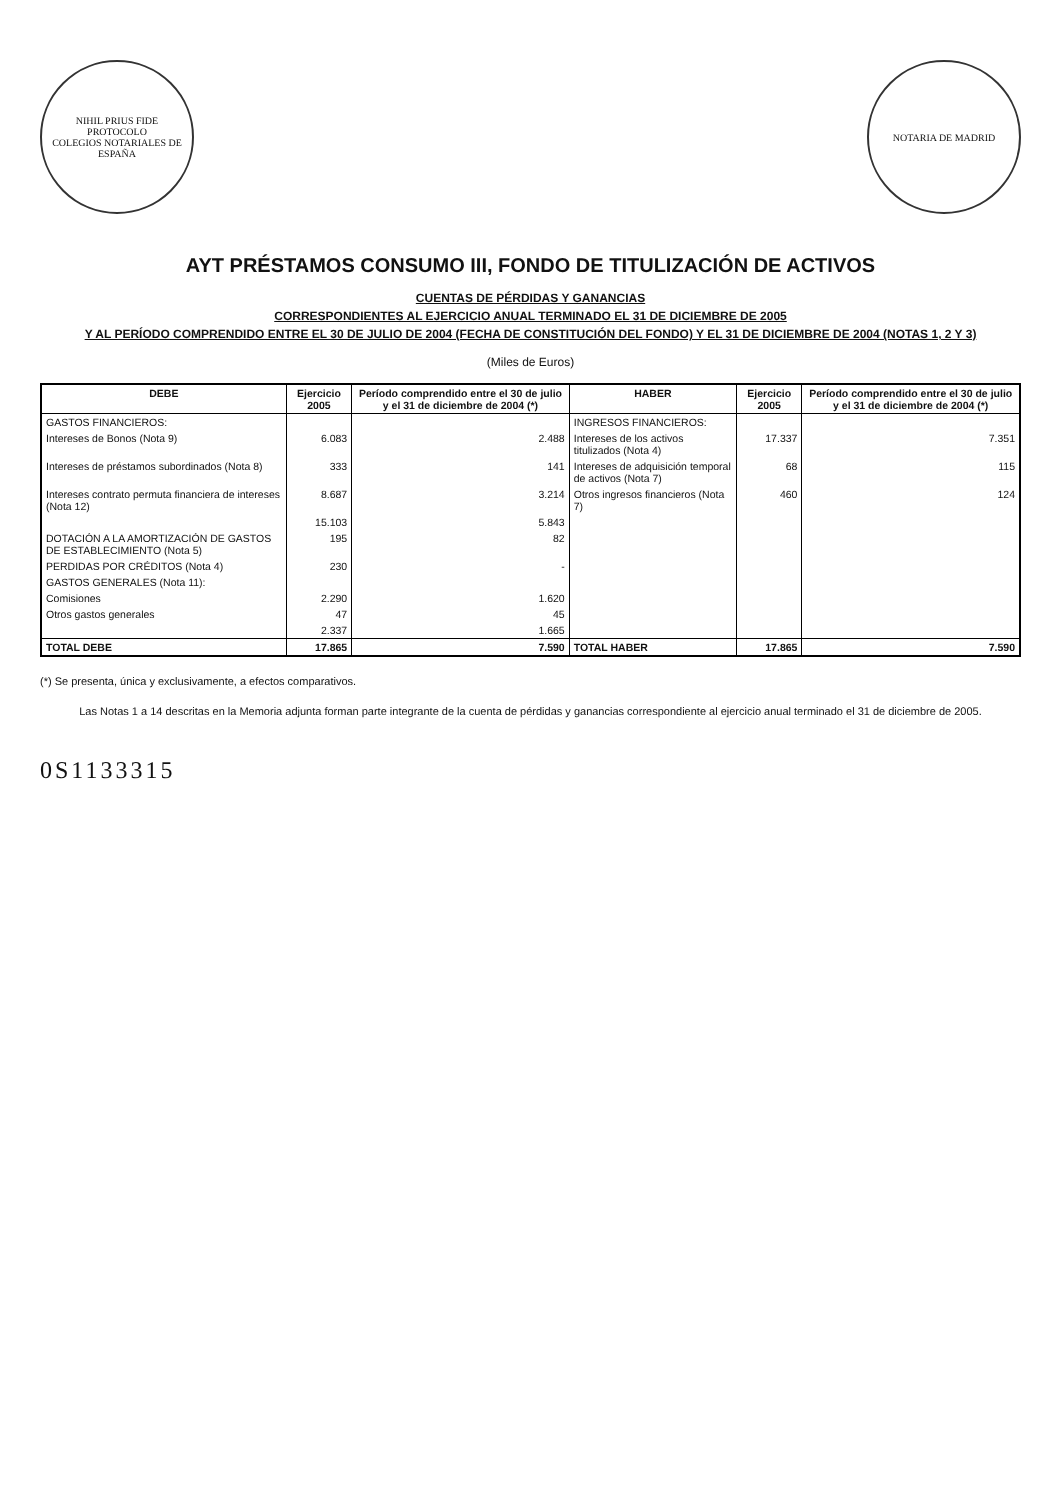NIHIL PRIUS FIDE
PROTOCOLO
COLEGIOS NOTARIALES DE ESPAÑA
NOTARIA DE MADRID
AYT PRÉSTAMOS CONSUMO III, FONDO DE TITULIZACIÓN DE ACTIVOS
CUENTAS DE PÉRDIDAS Y GANANCIAS
CORRESPONDIENTES AL EJERCICIO ANUAL TERMINADO EL 31 DE DICIEMBRE DE 2005
Y AL PERÍODO COMPRENDIDO ENTRE EL 30 DE JULIO DE 2004 (FECHA DE CONSTITUCIÓN DEL FONDO) Y EL 31 DE DICIEMBRE DE 2004 (NOTAS 1, 2 Y 3)
(Miles de Euros)
| DEBE | Ejercicio 2005 | Período comprendido entre el 30 de julio y el 31 de diciembre de 2004 (*) | HABER | Ejercicio 2005 | Período comprendido entre el 30 de julio y el 31 de diciembre de 2004 (*) |
| --- | --- | --- | --- | --- | --- |
| GASTOS FINANCIEROS: | | | INGRESOS FINANCIEROS: | | |
| Intereses de Bonos (Nota 9) | 6.083 | 2.488 | Intereses de los activos titulizados (Nota 4) | 17.337 | 7.351 |
| Intereses de préstamos subordinados (Nota 8) | 333 | 141 | Intereses de adquisición temporal de activos (Nota 7) | 68 | 115 |
| Intereses contrato permuta financiera de intereses (Nota 12) | 8.687 | 3.214 | Otros ingresos financieros (Nota 7) | 460 | 124 |
| | 15.103 | 5.843 | | | |
| DOTACIÓN A LA AMORTIZACIÓN DE GASTOS DE ESTABLECIMIENTO (Nota 5) | 195 | 82 | | | |
| PERDIDAS POR CRÉDITOS (Nota 4) | 230 | - | | | |
| GASTOS GENERALES (Nota 11): | | | | | |
| Comisiones | 2.290 | 1.620 | | | |
| Otros gastos generales | 47 | 45 | | | |
| | 2.337 | 1.665 | | | |
| TOTAL DEBE | 17.865 | 7.590 | TOTAL HABER | 17.865 | 7.590 |
(*) Se presenta, única y exclusivamente, a efectos comparativos.
Las Notas 1 a 14 descritas en la Memoria adjunta forman parte integrante de la cuenta de pérdidas y ganancias correspondiente al ejercicio anual terminado el 31 de diciembre de 2005.
0S1133315